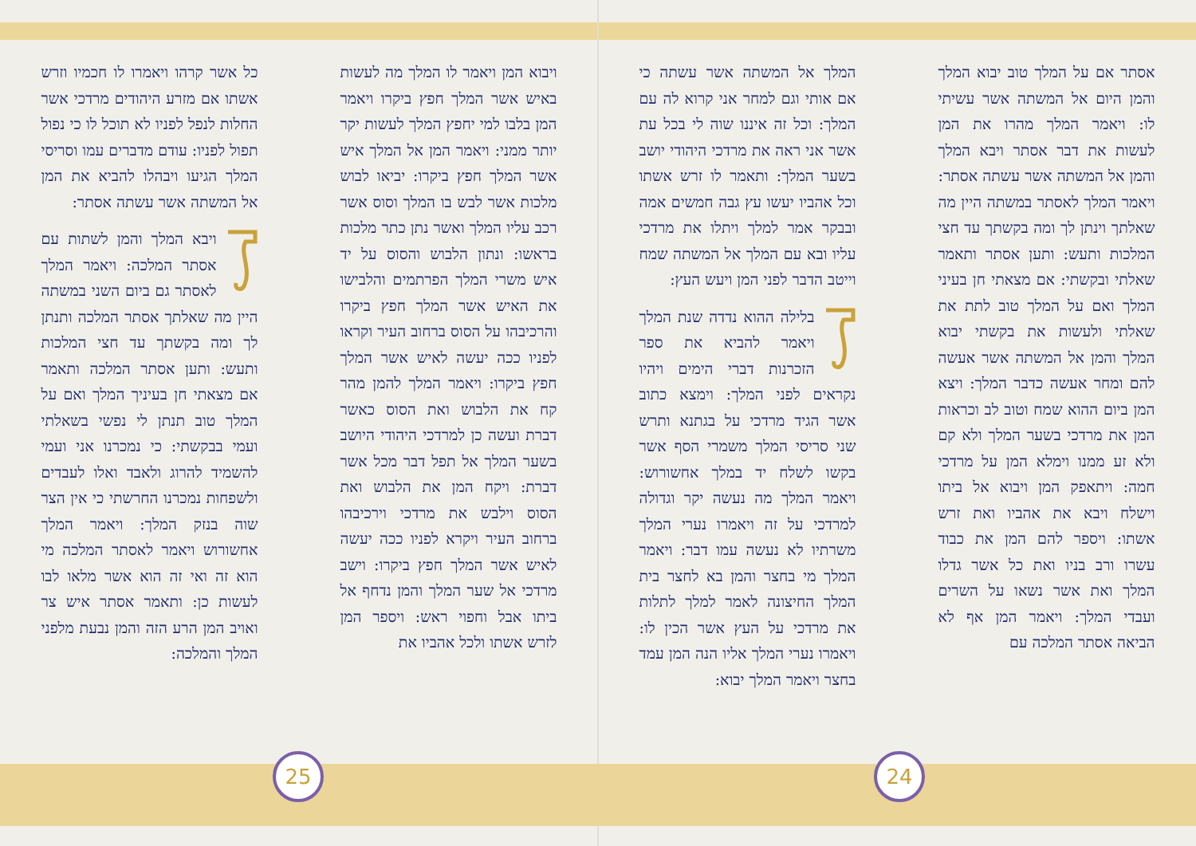אסתר אם על המלך טוב יבוא המלך והמן היום אל המשתה אשר עשיתי לו: ויאמר המלך מהרו את המן לעשות את דבר אסתר ויבא המלך והמן אל המשתה אשר עשתה אסתר: ויאמר המלך לאסתר במשתה היין מה שאלתך וינתן לך ומה בקשתך עד חצי המלכות ותעש: ותען אסתר ותאמר שאלתי ובקשתי: אם מצאתי חן בעיני המלך ואם על המלך טוב לתת את שאלתי ולעשות את בקשתי יבוא המלך והמן אל המשתה אשר אעשה להם ומחר אעשה כדבר המלך: ויצא המן ביום ההוא שמח וטוב לב וכראות המן את מרדכי בשער המלך ולא קם ולא זע ממנו וימלא המן על מרדכי חמה: ויתאפק המן ויבוא אל ביתו וישלח ויבא את אהביו ואת זרש אשתו: ויספר להם המן את כבוד עשרו ורב בניו ואת כל אשר גדלו המלך ואת אשר נשאו על השרים ועבדי המלך: ויאמר המן אף לא הביאה אסתר המלכה עם
המלך אל המשתה אשר עשתה כי אם אותי וגם למחר אני קרוא לה עם המלך: וכל זה איננו שוה לי בכל עת אשר אני ראה את מרדכי היהודי יושב בשער המלך: ותאמר לו זרש אשתו וכל אהביו יעשו עץ גבה חמשים אמה ובבקר אמר למלך ויתלו את מרדכי עליו ובא עם המלך אל המשתה שמח וייטב הדבר לפני המן ויעש העץ:
בלילה ההוא נדדה שנת המלך ויאמר להביא את ספר הזכרנות דברי הימים ויהיו נקראים לפני המלך: וימצא כתוב אשר הגיד מרדכי על בגתנא ותרש שני סריסי המלך משמרי הסף אשר בקשו לשלח יד במלך אחשורוש: ויאמר המלך מה נעשה יקר וגדולה למרדכי על זה ויאמרו נערי המלך משרתיו לא נעשה עמו דבר: ויאמר המלך מי בחצר והמן בא לחצר בית המלך החיצונה לאמר למלך לתלות את מרדכי על העץ אשר הכין לו: ויאמרו נערי המלך אליו הנה המן עמד בחצר ויאמר המלך יבוא:
ויבוא המן ויאמר לו המלך מה לעשות באיש אשר המלך חפץ ביקרו ויאמר המן בלבו למי יחפץ המלך לעשות יקר יותר ממני: ויאמר המן אל המלך איש אשר המלך חפץ ביקרו: יביאו לבוש מלכות אשר לבש בו המלך וסוס אשר רכב עליו המלך ואשר נתן כתר מלכות בראשו: ונתון הלבוש והסוס על יד איש משרי המלך הפרתמים והלבישו את האיש אשר המלך חפץ ביקרו והרכיבהו על הסוס ברחוב העיר וקראו לפניו ככה יעשה לאיש אשר המלך חפץ ביקרו: ויאמר המלך להמן מהר קח את הלבוש ואת הסוס כאשר דברת ועשה כן למרדכי היהודי היושב בשער המלך אל תפל דבר מכל אשר דברת: ויקח המן את הלבוש ואת הסוס וילבש את מרדכי וירכיבהו ברחוב העיר ויקרא לפניו ככה יעשה לאיש אשר המלך חפץ ביקרו: וישב מרדכי אל שער המלך והמן נדחף אל ביתו אבל וחפוי ראש: ויספר המן לזרש אשתו ולכל אהביו את
כל אשר קרהו ויאמרו לו חכמיו וזרש אשתו אם מזרע היהודים מרדכי אשר החלות לנפל לפניו לא תוכל לו כי נפול תפול לפניו: עודם מדברים עמו וסריסי המלך הגיעו ויבהלו להביא את המן אל המשתה אשר עשתה אסתר:
ויבא המלך והמן לשתות עם אסתר המלכה: ויאמר המלך לאסתר גם ביום השני במשתה היין מה שאלתך אסתר המלכה ותנתן לך ומה בקשתך עד חצי המלכות ותעש: ותען אסתר המלכה ותאמר אם מצאתי חן בעיניך המלך ואם על המלך טוב תנתן לי נפשי בשאלתי ועמי בבקשתי: כי נמכרנו אני ועמי להשמיד להרוג ולאבד ואלו לעבדים ולשפחות נמכרנו החרשתי כי אין הצר שוה בנזק המלך: ויאמר המלך אחשורוש ויאמר לאסתר המלכה מי הוא זה ואי זה הוא אשר מלאו לבו לעשות כן: ותאמר אסתר איש צר ואויב המן הרע הזה והמן נבעת מלפני המלך והמלכה:
24
25